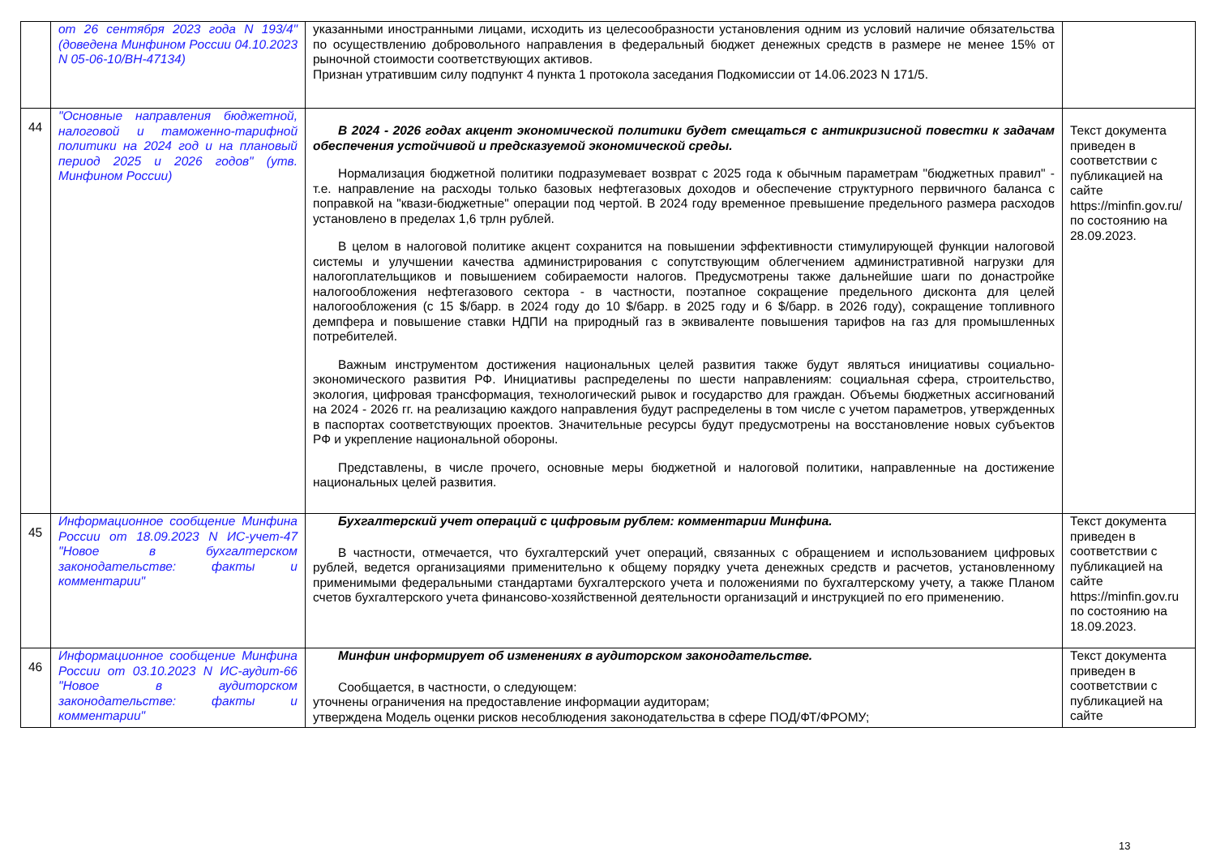| | от 26 сентября 2023 года N 193/4" (доведена Минфином России 04.10.2023 N 05-06-10/ВН-47134) | указанными иностранными лицами, исходить из целесообразности установления одним из условий наличие обязательства по осуществлению добровольного направления в федеральный бюджет денежных средств в размере не менее 15% от рыночной стоимости соответствующих активов. Признан утратившим силу подпункт 4 пункта 1 протокола заседания Подкомиссии от 14.06.2023 N 171/5. | |
| 44 | "Основные направления бюджетной, налоговой и таможенно-тарифной политики на 2024 год и на плановый период 2025 и 2026 годов" (утв. Минфином России) | В 2024 - 2026 годах акцент экономической политики будет смещаться с антикризисной повестки к задачам обеспечения устойчивой и предсказуемой экономической среды. Нормализация бюджетной политики подразумевает возврат с 2025 года к обычным параметрам "бюджетных правил" - т.е. направление на расходы только базовых нефтегазовых доходов и обеспечение структурного первичного баланса с поправкой на "квази-бюджетные" операции под чертой. В 2024 году временное превышение предельного размера расходов установлено в пределах 1,6 трлн рублей. В целом в налоговой политике акцент сохранится на повышении эффективности стимулирующей функции налоговой системы и улучшении качества администрирования с сопутствующим облегчением административной нагрузки для налогоплательщиков и повышением собираемости налогов. Предусмотрены также дальнейшие шаги по донастройке налогообложения нефтегазового сектора - в частности, поэтапное сокращение предельного дисконта для целей налогообложения (с 15 $/барр. в 2024 году до 10 $/барр. в 2025 году и 6 $/барр. в 2026 году), сокращение топливного демпфера и повышение ставки НДПИ на природный газ в эквиваленте повышения тарифов на газ для промышленных потребителей. Важным инструментом достижения национальных целей развития также будут являться инициативы социально-экономического развития РФ. Инициативы распределены по шести направлениям: социальная сфера, строительство, экология, цифровая трансформация, технологический рывок и государство для граждан. Объемы бюджетных ассигнований на 2024 - 2026 гг. на реализацию каждого направления будут распределены в том числе с учетом параметров, утвержденных в паспортах соответствующих проектов. Значительные ресурсы будут предусмотрены на восстановление новых субъектов РФ и укрепление национальной обороны. Представлены, в числе прочего, основные меры бюджетной и налоговой политики, направленные на достижение национальных целей развития. | Текст документа приведен в соответствии с публикацией на сайте https://minfin.gov.ru/ по состоянию на 28.09.2023. |
| 45 | Информационное сообщение Минфина России от 18.09.2023 N ИС-учет-47 "Новое в бухгалтерском законодательстве: факты и комментарии" | Бухгалтерский учет операций с цифровым рублем: комментарии Минфина. В частности, отмечается, что бухгалтерский учет операций, связанных с обращением и использованием цифровых рублей, ведется организациями применительно к общему порядку учета денежных средств и расчетов, установленному применимыми федеральными стандартами бухгалтерского учета и положениями по бухгалтерскому учету, а также Планом счетов бухгалтерского учета финансово-хозяйственной деятельности организаций и инструкцией по его применению. | Текст документа приведен в соответствии с публикацией на сайте https://minfin.gov.ru по состоянию на 18.09.2023. |
| 46 | Информационное сообщение Минфина России от 03.10.2023 N ИС-аудит-66 "Новое в аудиторском законодательстве: факты и комментарии" | Минфин информирует об изменениях в аудиторском законодательстве. Сообщается, в частности, о следующем: уточнены ограничения на предоставление информации аудиторам; утверждена Модель оценки рисков несоблюдения законодательства в сфере ПОД/ФТ/ФРОМУ; | Текст документа приведен в соответствии с публикацией на сайте |
13